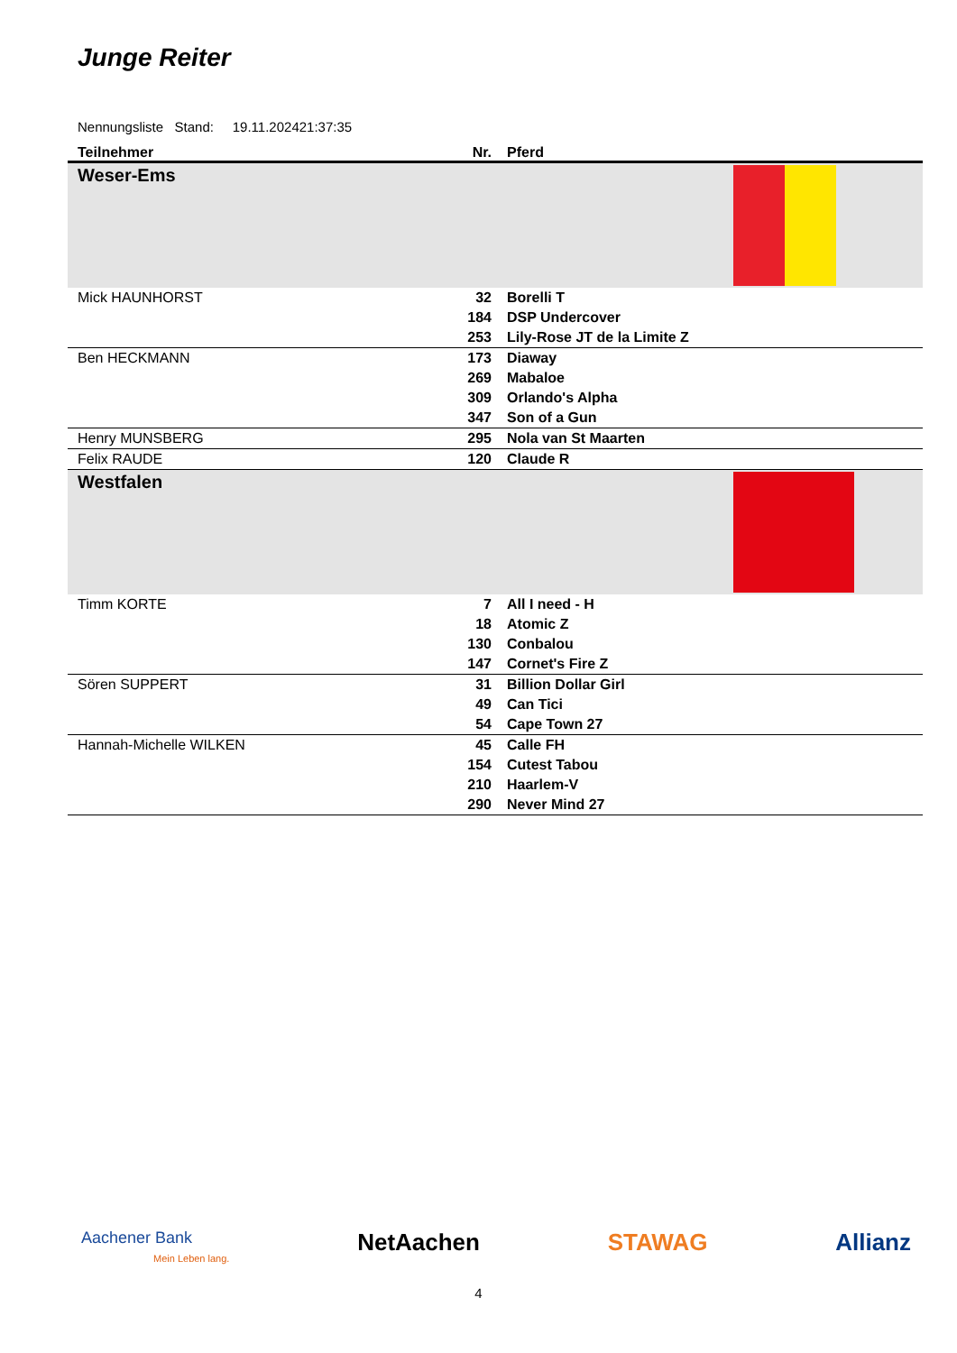Junge Reiter
Nennungsliste Stand: 19.11.202421:37:35
| Teilnehmer | Nr. | Pferd |
| --- | --- | --- |
| Weser-Ems | | |
| Mick HAUNHORST | 32 | Borelli T |
| | 184 | DSP Undercover |
| | 253 | Lily-Rose JT de la Limite Z |
| Ben HECKMANN | 173 | Diaway |
| | 269 | Mabaloe |
| | 309 | Orlando's Alpha |
| | 347 | Son of a Gun |
| Henry MUNSBERG | 295 | Nola van St Maarten |
| Felix RAUDE | 120 | Claude R |
| Westfalen | | |
| Timm KORTE | 7 | All I need - H |
| | 18 | Atomic Z |
| | 130 | Conbalou |
| | 147 | Cornet's Fire Z |
| Sören SUPPERT | 31 | Billion Dollar Girl |
| | 49 | Can Tici |
| | 54 | Cape Town 27 |
| Hannah-Michelle WILKEN | 45 | Calle FH |
| | 154 | Cutest Tabou |
| | 210 | Haarlem-V |
| | 290 | Never Mind 27 |
Aachener Bank
Mein Leben lang.
NetAachen STAWAG Allianz
4